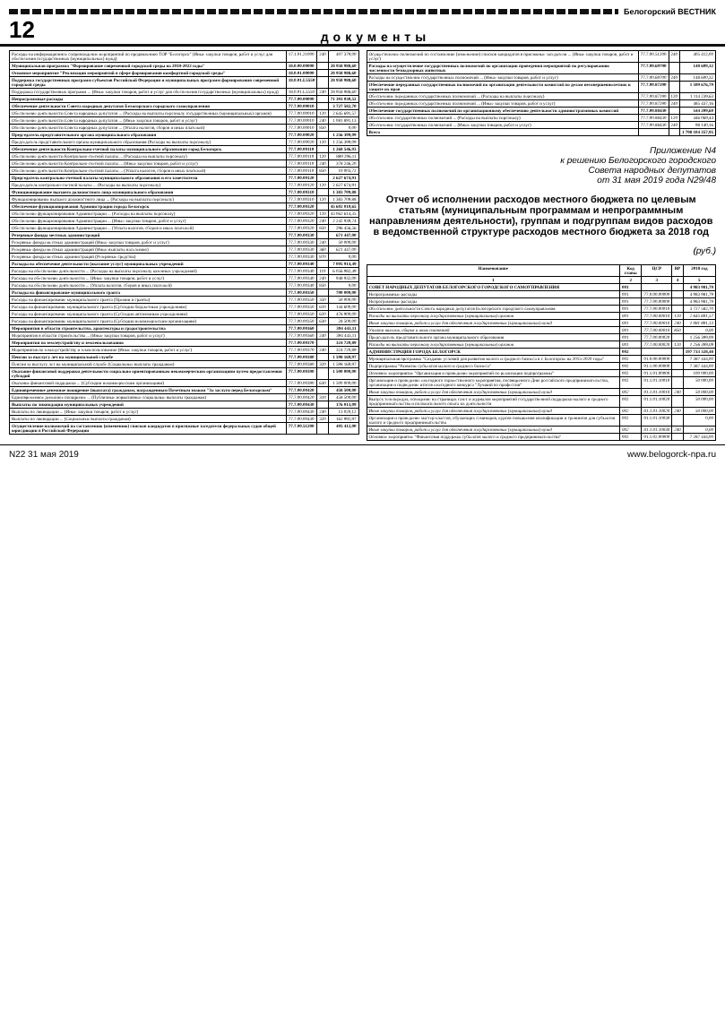Белогорский ВЕСТНИК
12
документы
| Расходы на информационное сопровождение мероприятий по продвижению ТОР "Белогорск" (Иные закупки товаров, работ и услуг для обеспечения государственных (муниципальных) нужд) | 17.1.01.21000 | 240 | 407 379,00 |
| Муниципальная программа "Формирование современной городской среды на 2018-2022 годы" | 18.0.00.00000 | | 28 958 988,60 |
| Основное мероприятие "Реализация мероприятий в сфере формирования комфортной городской среды" | 18.0.01.00000 | | 28 958 988,60 |
| Поддержка государственных программ субъектов Российской Федерации и муниципальных программ формирования современной городской среды | 18.0.01.L5550 | | 28 958 988,60 |
| Поддержка государственных программ ... (Иные закупки товаров, работ и услуг для обеспечения государственных (муниципальных) нужд) | 18.0.01.L5550 | 240 | 28 958 988,60 |
| Непрограммные расходы | 77.7.00.00000 | | 71 393 030,52 |
| Обеспечение деятельности Совета народных депутатов Белогорского городского самоуправления | 77.7.00.00010 | | 3 727 582,70 |
| Обеспечение деятельности Совета народных депутатов ... (Расходы на выплаты персоналу государственных (муниципальных) органов) | 77.7.00.00010 | 120 | 2 645 691,57 |
| Обеспечение деятельности Совета народных депутатов ... (Иные закупки товаров, работ и услуг) | 77.7.00.00010 | 240 | 1 081 891,13 |
| Обеспечение деятельности Совета народных депутатов ... (Уплата налогов, сборов и иных платежей) | 77.7.00.00010 | 850 | 0,00 |
| Председатель представительного органа муниципального образования | 77.7.00.00020 | | 1 256 399,09 |
| Председатель представительного органа муниципального образования (Расходы на выплаты персоналу) | 77.7.00.00020 | 120 | 1 256 399,09 |
| Обеспечение деятельности Контрольно-счетной палаты муниципального образования город Белогорск | 77.7.00.00110 | | 1 268 546,03 |
| Обеспечение деятельности Контрольно-счетной палаты ... (Расходы на выплаты персоналу) | 77.7.00.00110 | 120 | 889 296,11 |
| Обеспечение деятельности Контрольно-счетной палаты ... (Иные закупки товаров, работ и услуг) | 77.7.00.00110 | 240 | 378 246,20 |
| Обеспечение деятельности Контрольно-счетной палаты ... (Уплата налогов, сборов и иных платежей) | 77.7.00.00110 | 850 | 10 003,72 |
| Председатель контрольно-счетной палаты муниципального образования и его заместители | 77.7.00.00120 | | 2 627 674,91 |
| Председатель контрольно-счетной палаты ... (Расходы на выплаты персоналу) | 77.7.00.00120 | 120 | 2 627 674,91 |
| Функционирование высшего должностного лица муниципального образования | 77.7.00.00310 | | 1 383 709,88 |
| Функционирование высшего должностного лица ... (Расходы на выплаты персоналу) | 77.7.00.00310 | 120 | 1 383 709,88 |
| Обеспечение функционирования Администрации города Белогорск | 77.7.00.00320 | | 45 602 010,65 |
| Обеспечение функционирования Администрации ... (Расходы на выплаты персоналу) | 77.7.00.00320 | 120 | 43 062 614,35 |
| Обеспечение функционирования Администрации ... (Иные закупки товаров, работ и услуг) | 77.7.00.00320 | 240 | 2 242 939,74 |
| Обеспечение функционирования Администрации ... (Уплата налогов, сборов и иных платежей) | 77.7.00.00320 | 850 | 296 456,56 |
| Резервные фонды местных администраций | 77.7.00.00330 | | 671 447,00 |
| Резервные фонды местных администраций (Иные закупки товаров, работ и услуг) | 77.7.00.00330 | 240 | 50 000,00 |
| Резервные фонды местных администраций (Иные выплаты населению) | 77.7.00.00330 | 360 | 621 447,00 |
| Резервные фонды местных администраций (Резервные средства) | 77.7.00.00330 | 870 | 0,00 |
| Расходы на обеспечение деятельности (оказание услуг) муниципальных учреждений | 77.7.00.00340 | | 7 005 914,49 |
| Расходы на обеспечение деятельности ... (Расходы на выплаты персоналу казенных учреждений) | 77.7.00.00340 | 110 | 6 056 982,49 |
| Расходы на обеспечение деятельности ... (Иные закупки товаров, работ и услуг) | 77.7.00.00340 | 240 | 948 932,00 |
| Расходы на обеспечение деятельности ... (Уплата налогов, сборов и иных платежей) | 77.7.00.00340 | 850 | 0,00 |
| Расходы на финансирование муниципального гранта | 77.7.00.00350 | | 700 000,00 |
| Расходы на финансирование муниципального гранта (Премии и гранты) | 77.7.00.00350 | 350 | 50 000,00 |
| Расходы на финансирование муниципального гранта (Субсидии бюджетным учреждениям) | 77.7.00.00350 | 610 | 144 600,00 |
| Расходы на финансирование муниципального гранта (Субсидии автономным учреждениям) | 77.7.00.00350 | 620 | 476 900,00 |
| Расходы на финансирование муниципального гранта (Субсидии некоммерческим организациям) | 77.7.00.00350 | 630 | 28 500,00 |
| Мероприятия в области строительства, архитектуры и градостроительства | 77.7.00.00360 | | 394 443,11 |
| Мероприятия в области строительства ... (Иные закупки товаров, работ и услуг) | 77.7.00.00360 | 240 | 394 443,11 |
| Мероприятия по землеустройству и землепользованию | 77.7.00.00370 | | 324 720,89 |
| Мероприятия по землеустройству и землепользованию (Иные закупки товаров, работ и услуг) | 77.7.00.00370 | 240 | 324 720,89 |
| Пенсии за выслугу лет на муниципальной службе | 77.7.00.00380 | | 1 598 169,97 |
| Пенсии за выслугу лет на муниципальной службе (Социальные выплаты гражданам) | 77.7.00.00380 | 320 | 1 598 169,97 |
| Оказание финансовой поддержки деятельности социально ориентированным некоммерческим организациям путем предоставления субсидий | 77.7.00.00390 | | 1 500 000,00 |
| Оказание финансовой поддержки ... (Субсидии некоммерческим организациям) | 77.7.00.00390 | 630 | 1 500 000,00 |
| Единовременное денежное поощрение (выплата) гражданам, награжденным Почетным знаком "За заслуги перед Белогорском" | 77.7.00.00420 | | 458 500,00 |
| Единовременное денежное поощрение ... (Публичные нормативные социальные выплаты гражданам) | 77.7.00.00420 | 310 | 458 500,00 |
| Выплаты по ликвидации муниципальных учреждений | 77.7.00.00430 | | 176 013,09 |
| Выплаты по ликвидации ... (Иные закупки товаров, работ и услуг) | 77.7.00.00430 | 240 | 13 020,12 |
| Выплаты по ликвидации ... (Социальные выплаты гражданам) | 77.7.00.00430 | 320 | 162 992,97 |
| Осуществление полномочий по составлению (изменению) списков кандидатов в присяжные заседатели федеральных судов общей юрисдикции в Российской Федерации | 77.7.00.51200 | | 405 412,00 |
| Осуществление полномочий по составлению (изменению) списков кандидатов в присяжные заседатели ... (Иные закупки товаров, работ и услуг) | 77.7.00.51200 | 240 | 405 412,00 |
| Расходы на осуществление государственных полномочий по организации проведения мероприятий по регулированию численности безнадзорных животных | 77.7.00.69700 | | 148 600,32 |
| Расходы на осуществление государственных полномочий ... (Иные закупки товаров, работ и услуг) | 77.7.00.69700 | 240 | 148 600,32 |
| Обеспечение переданных государственных полномочий по организации деятельности комиссий по делам несовершеннолетних и защите их прав | 77.7.00.87290 | | 1 599 676,79 |
| Обеспечение переданных государственных полномочий ... (Расходы на выплаты персоналу) | 77.7.00.87290 | 120 | 1 114 239,63 |
| Обеспечение переданных государственных полномочий ... (Иные закупки товаров, работ и услуг) | 77.7.00.87290 | 240 | 485 437,16 |
| Обеспечение государственных полномочий по организационному обеспечению деятельности административных комиссий | 77.7.00.88430 | | 544 209,60 |
| Обеспечение государственных полномочий ... (Расходы на выплаты персоналу) | 77.7.00.88430 | 120 | 446 069,44 |
| Обеспечение государственных полномочий ... (Иные закупки товаров, работ и услуг) | 77.7.00.88430 | 240 | 98 140,16 |
| Всего | | | 1 798 104 357,95 |
Приложение N4
к решению Белогорского городского
Совета народных депутатов
от 31 мая 2019 года N29/48
Отчет об исполнении расходов местного бюджета по целевым статьям (муниципальным программам и непрограммным направлениям деятельности), группам и подгруппам видов расходов в ведомственной структуре расходов местного бюджета за 2018 год
(руб.)
| Наименование | Код главы | ЦСР | ВР | 2018 год |
| --- | --- | --- | --- | --- |
| 1 | 2 | 3 | 4 | 5 |
| СОВЕТ НАРОДНЫХ ДЕПУТАТОВ БЕЛОГОРСКОГО ГОРОДСКОГО САМОУПРАВЛЕНИЯ | 001 | | | 4 983 981,79 |
| Непрограммные расходы | 001 | 77.0.00.00000 | | 4 983 981,79 |
| Непрограммные расходы | 001 | 77.7.00.00000 | | 4 983 981,79 |
| Обеспечение деятельности Совета народных депутатов Белогорского городского самоуправления | 001 | 77.7.00.00010 | | 3 727 582,70 |
| Расходы на выплаты персоналу государственных (муниципальных) органов | 001 | 77.7.00.00010 | 120 | 2 645 691,57 |
| Иные закупки товаров, работ и услуг для обеспечения государственных (муниципальных) нужд | 001 | 77.7.00.00010 | 240 | 1 081 891,13 |
| Уплата налогов, сборов и иных платежей | 001 | 77.7.00.00010 | 850 | 0,00 |
| Председатель представительного органа муниципального образования | 001 | 77.7.00.00020 | | 1 256 399,09 |
| Расходы на выплаты персоналу государственных (муниципальных) органов | 001 | 77.7.00.00020 | 120 | 1 256 399,09 |
| АДМИНИСТРАЦИЯ ГОРОДА БЕЛОГОРСК | 002 | | | 197 733 328,48 |
| Муниципальная программа "Создание условий для развития малого и среднего бизнеса в г. Белогорске на 2015-2020 годы" | 002 | 01.0.00.00000 | | 7 387 444,00 |
| Подпрограмма "Развитие субъектов малого и среднего бизнеса" | 002 | 01.1.00.00000 | | 7 387 444,00 |
| Основное мероприятие "Организация и проведение мероприятий по реализации подпрограммы" | 002 | 01.1.01.00000 | | 100 000,00 |
| Организация и проведение ежегодного торжественного мероприятия, посвященного Дню российского предпринимательства, организация и подведение итогов ежегодного конкурса "Лучший по профессии" | 002 | 01.1.01.10010 | | 50 000,00 |
| Иные закупки товаров, работ и услуг для обеспечения государственных (муниципальных) нужд | 002 | 01.1.01.10010 | 240 | 50 000,00 |
| Выпуск телепередач, освещение на страницах газет и журналов мероприятий государственной поддержки малого и среднего предпринимательства и положительного опыта их деятельности | 002 | 01.1.01.10020 | | 50 000,00 |
| Иные закупки товаров, работ и услуг для обеспечения государственных (муниципальных) нужд | 002 | 01.1.01.10020 | 240 | 50 000,00 |
| Организация и проведение мастер-классов, обучающих семинаров, курсов повышения квалификации и тренингов для субъектов малого и среднего предпринимательства | 002 | 01.1.01.10030 | | 0,00 |
| Иные закупки товаров, работ и услуг для обеспечения государственных (муниципальных) нужд | 002 | 01.1.01.10030 | 240 | 0,00 |
| Основное мероприятие "Финансовая поддержка субъектов малого и среднего предпринимательства" | 002 | 01.1.02.00000 | | 7 287 444,00 |
N22 31 мая 2019 www.belogorck-npa.ru